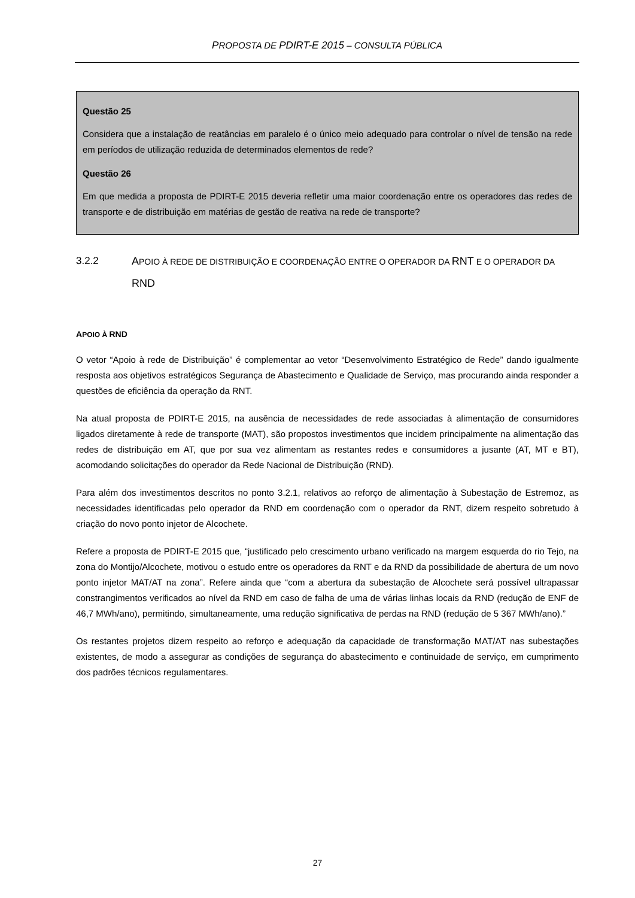PROPOSTA DE PDIRT-E 2015 – CONSULTA PÚBLICA
Questão 25
Considera que a instalação de reatâncias em paralelo é o único meio adequado para controlar o nível de tensão na rede em períodos de utilização reduzida de determinados elementos de rede?
Questão 26
Em que medida a proposta de PDIRT-E 2015 deveria refletir uma maior coordenação entre os operadores das redes de transporte e de distribuição em matérias de gestão de reativa na rede de transporte?
3.2.2 APOIO À REDE DE DISTRIBUIÇÃO E COORDENAÇÃO ENTRE O OPERADOR DA RNT E O OPERADOR DA RND
APOIO À RND
O vetor “Apoio à rede de Distribuição” é complementar ao vetor “Desenvolvimento Estratégico de Rede” dando igualmente resposta aos objetivos estratégicos Segurança de Abastecimento e Qualidade de Serviço, mas procurando ainda responder a questões de eficiência da operação da RNT.
Na atual proposta de PDIRT-E 2015, na ausência de necessidades de rede associadas à alimentação de consumidores ligados diretamente à rede de transporte (MAT), são propostos investimentos que incidem principalmente na alimentação das redes de distribuição em AT, que por sua vez alimentam as restantes redes e consumidores a jusante (AT, MT e BT), acomodando solicitações do operador da Rede Nacional de Distribuição (RND).
Para além dos investimentos descritos no ponto 3.2.1, relativos ao reforço de alimentação à Subestação de Estremoz, as necessidades identificadas pelo operador da RND em coordenação com o operador da RNT, dizem respeito sobretudo à criação do novo ponto injetor de Alcochete.
Refere a proposta de PDIRT-E 2015 que, “justificado pelo crescimento urbano verificado na margem esquerda do rio Tejo, na zona do Montijo/Alcochete, motivou o estudo entre os operadores da RNT e da RND da possibilidade de abertura de um novo ponto injetor MAT/AT na zona”. Refere ainda que “com a abertura da subestação de Alcochete será possível ultrapassar constrangimentos verificados ao nível da RND em caso de falha de uma de várias linhas locais da RND (redução de ENF de 46,7 MWh/ano), permitindo, simultaneamente, uma redução significativa de perdas na RND (redução de 5 367 MWh/ano).”
Os restantes projetos dizem respeito ao reforço e adequação da capacidade de transformação MAT/AT nas subestações existentes, de modo a assegurar as condições de segurança do abastecimento e continuidade de serviço, em cumprimento dos padrões técnicos regulamentares.
27